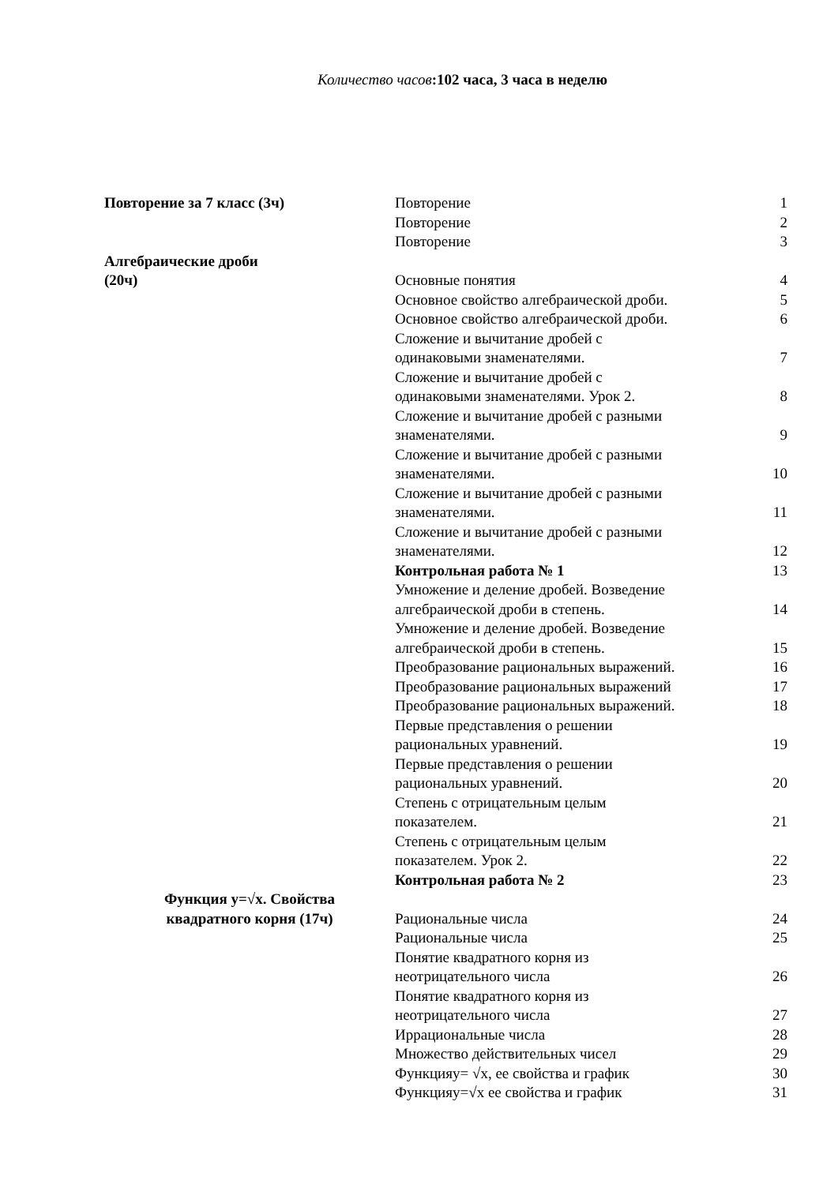Количество часов:102 часа, 3 часа в неделю
| Повторение за 7 класс (3ч) | Повторение | 1 |
| | Повторение | 2 |
| | Повторение | 3 |
| Алгебраические дроби (20ч) | Основные понятия | 4 |
| | Основное свойство алгебраической дроби. | 5 |
| | Основное свойство алгебраической дроби. | 6 |
| | Сложение и вычитание дробей с одинаковыми знаменателями. | 7 |
| | Сложение и вычитание дробей с одинаковыми знаменателями. Урок 2. | 8 |
| | Сложение и вычитание дробей с разными знаменателями. | 9 |
| | Сложение и вычитание дробей с разными знаменателями. | 10 |
| | Сложение и вычитание дробей с разными знаменателями. | 11 |
| | Сложение и вычитание дробей с разными знаменателями. | 12 |
| | Контрольная работа № 1 | 13 |
| | Умножение и деление дробей. Возведение алгебраической дроби в степень. | 14 |
| | Умножение и деление дробей. Возведение алгебраической дроби в степень. | 15 |
| | Преобразование рациональных выражений. | 16 |
| | Преобразование рациональных выражений | 17 |
| | Преобразование рациональных выражений. | 18 |
| | Первые представления о решении рациональных уравнений. | 19 |
| | Первые представления о решении рациональных уравнений. | 20 |
| | Степень с отрицательным целым показателем. | 21 |
| | Степень с отрицательным целым показателем. Урок 2. | 22 |
| | Контрольная работа № 2 | 23 |
| Функция y=√x. Свойства квадратного корня (17ч) | Рациональные числа | 24 |
| | Рациональные числа | 25 |
| | Понятие квадратного корня из неотрицательного числа | 26 |
| | Понятие квадратного корня из неотрицательного числа | 27 |
| | Иррациональные числа | 28 |
| | Множество действительных чисел | 29 |
| | Функцияy= √x, ее свойства и график | 30 |
| | Функцияy=√x ее свойства и график | 31 |